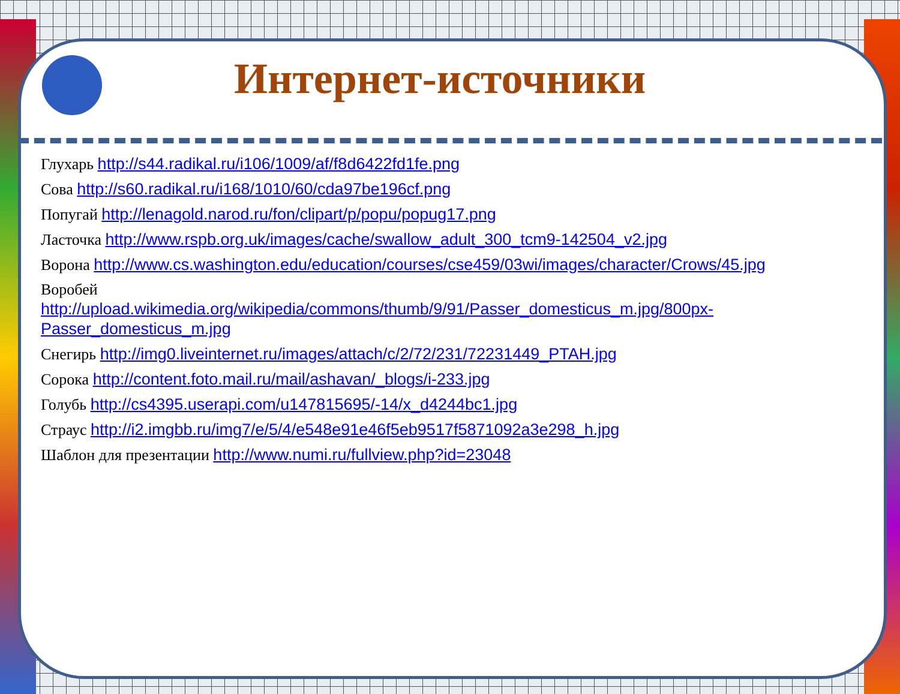Интернет-источники
Глухарь http://s44.radikal.ru/i106/1009/af/f8d6422fd1fe.png
Сова http://s60.radikal.ru/i168/1010/60/cda97be196cf.png
Попугай http://lenagold.narod.ru/fon/clipart/p/popu/popug17.png
Ласточка http://www.rspb.org.uk/images/cache/swallow_adult_300_tcm9-142504_v2.jpg
Ворона http://www.cs.washington.edu/education/courses/cse459/03wi/images/character/Crows/45.jpg
Воробей
http://upload.wikimedia.org/wikipedia/commons/thumb/9/91/Passer_domesticus_m.jpg/800px-Passer_domesticus_m.jpg
Снегирь http://img0.liveinternet.ru/images/attach/c/2/72/231/72231449_PTAH.jpg
Сорока http://content.foto.mail.ru/mail/ashavan/_blogs/i-233.jpg
Голубь http://cs4395.userapi.com/u147815695/-14/x_d4244bc1.jpg
Страус http://i2.imgbb.ru/img7/e/5/4/e548e91e46f5eb9517f5871092a3e298_h.jpg
Шаблон для презентации http://www.numi.ru/fullview.php?id=23048